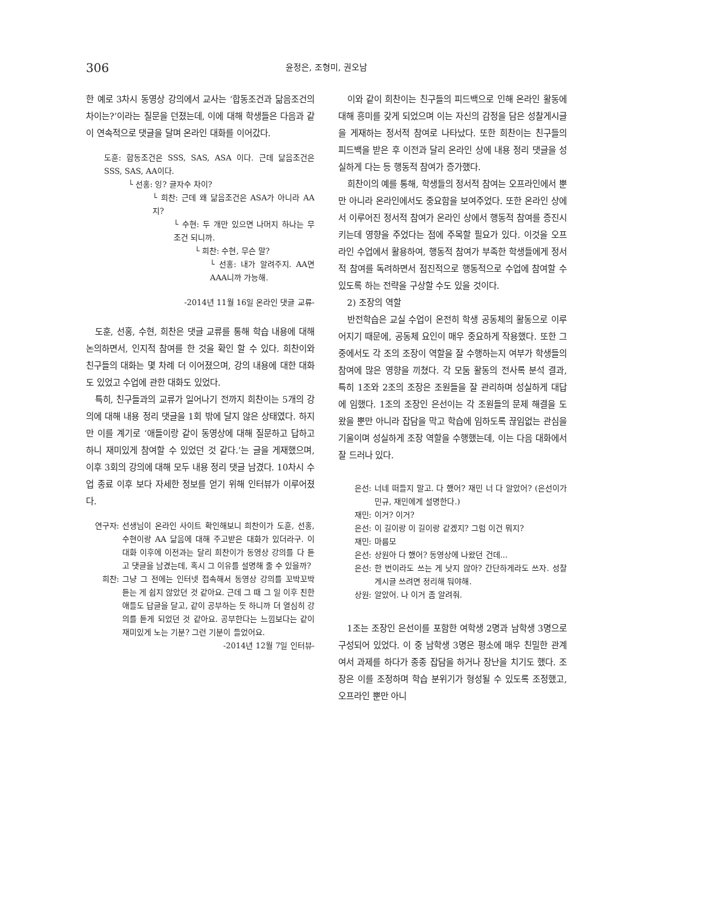306 윤정은, 조형미, 권오남
한 예로 3차시 동영상 강의에서 교사는 ‘합동조건과 닮음조건의 차이는?’이라는 질문을 던졌는데, 이에 대해 학생들은 다음과 같이 연속적으로 댓글을 달며 온라인 대화를 이어갔다.
도훈: 합동조건은 SSS, SAS, ASA 이다. 근데 닮음조건은 SSS, SAS, AA이다.
└ 선홍: 잉? 글자수 차이?
└ 희찬: 근데 왜 닮음조건은 ASA가 아니라 AA지?
└ 수현: 두 개만 있으면 나머지 하나는 무조건 되니까.
└ 희찬: 수현, 무슨 말?
└ 선홍: 내가 알려주지. AA면 AAA니까 가능해.
-2014년 11월 16일 온라인 댓글 교류-
도훈, 선홍, 수현, 희찬은 댓글 교류를 통해 학습 내용에 대해 논의하면서, 인지적 참여를 한 것을 확인 할 수 있다. 희찬이와 친구들의 대화는 몇 차례 더 이어졌으며, 강의 내용에 대한 대화도 있었고 수업에 관한 대화도 있었다.
특히, 친구들과의 교류가 일어나기 전까지 희찬이는 5개의 강의에 대해 내용 정리 댓글을 1회 밖에 달지 않은 상태였다. 하지만 이를 계기로 ‘애들이랑 같이 동영상에 대해 질문하고 답하고 하니 재미있게 참여할 수 있었던 것 같다.’는 글을 게재했으며, 이후 3회의 강의에 대해 모두 내용 정리 댓글 남겼다. 10차시 수업 종료 이후 보다 자세한 정보를 얻기 위해 인터뷰가 이루어졌다.
연구자: 선생님이 온라인 사이트 확인해보니 희찬이가 도훈, 선홍, 수현이랑 AA 닮음에 대해 주고받은 대화가 있더라구. 이 대화 이후에 이전과는 달리 희찬이가 동영상 강의를 다 듣고 댓글을 남겼는데, 혹시 그 이유를 설명해 줄 수 있을까?
희찬: 그냥 그 전에는 인터넷 접속해서 동영상 강의를 꼬박꼬박 듣는 게 쉽지 않았던 것 같아요. 근데 그 때 그 일 이후 친한 애들도 답글을 달고, 같이 공부하는 듯 하니까 더 열심히 강의를 듣게 되었던 것 같아요. 공부한다는 느낌보다는 같이 재미있게 노는 기분? 그런 기분이 들었어요.
-2014년 12월 7일 인터뷰-
이와 같이 희찬이는 친구들의 피드백으로 인해 온라인 활동에 대해 흥미를 갖게 되었으며 이는 자신의 감정을 담은 성찰게시글을 게재하는 정서적 참여로 나타났다. 또한 희찬이는 친구들의 피드백을 받은 후 이전과 달리 온라인 상에 내용 정리 댓글을 성실하게 다는 등 행동적 참여가 증가했다.
희찬이의 예를 통해, 학생들의 정서적 참여는 오프라인에서 뿐만 아니라 온라인에서도 중요함을 보여주었다. 또한 온라인 상에서 이루어진 정서적 참여가 온라인 상에서 행동적 참여를 증진시키는데 영향을 주었다는 점에 주목할 필요가 있다. 이것을 오프라인 수업에서 활용하여, 행동적 참여가 부족한 학생들에게 정서적 참여를 독려하면서 점진적으로 행동적으로 수업에 참여할 수 있도록 하는 전략을 구상할 수도 있을 것이다.
2) 조장의 역할
반전학습은 교실 수업이 온전히 학생 공동체의 활동으로 이루어지기 때문에, 공동체 요인이 매우 중요하게 작용했다. 또한 그 중에서도 각 조의 조장이 역할을 잘 수행하는지 여부가 학생들의 참여에 많은 영향을 끼쳤다. 각 모둠 활동의 전사록 분석 결과, 특히 1조와 2조의 조장은 조원들을 잘 관리하며 성실하게 대답에 임했다. 1조의 조장인 은선이는 각 조원들의 문제 해결을 도왔을 뿐만 아니라 잡담을 막고 학습에 임하도록 끊임없는 관심을 기울이며 성실하게 조장 역할을 수행했는데, 이는 다음 대화에서 잘 드러나 있다.
은선: 너네 떠들지 말고. 다 했어? 재민 너 다 알았어? (은선이가 민규, 재민에게 설명한다.)
재민: 이거? 이거?
은선: 이 길이랑 이 길이랑 같겠지? 그럼 이건 뭐지?
재민: 마름모
은선: 상원아 다 했어? 동영상에 나왔던 건데...
은선: 한 번이라도 쓰는 게 낫지 않아? 간단하게라도 쓰자. 성찰게시글 쓰려면 정리해 둬야해.
상원: 알았어. 나 이거 좀 알려줘.
1조는 조장인 은선이를 포함한 여학생 2명과 남학생 3명으로 구성되어 있었다. 이 중 남학생 3명은 평소에 매우 친밀한 관계여서 과제를 하다가 종종 잡담을 하거나 장난을 치기도 했다. 조장은 이를 조정하며 학습 분위기가 형성될 수 있도록 조정했고, 오프라인 뿐만 아니